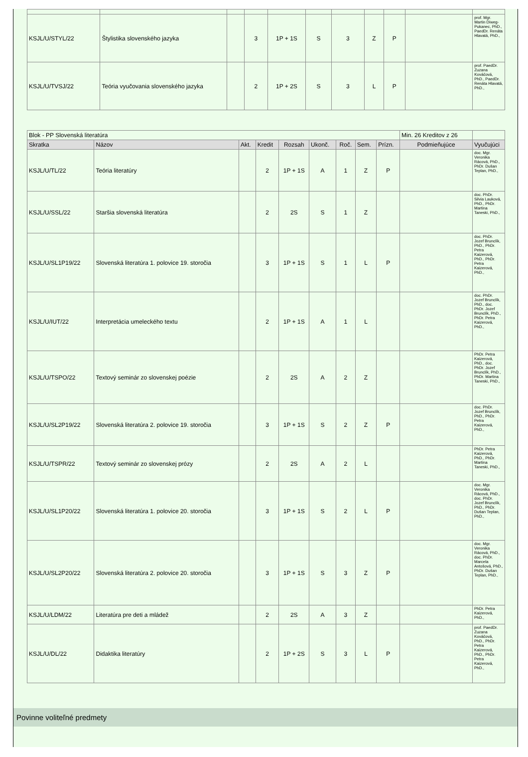| KSJL/U/STYL/22 | Štylistika slovenského jazyka | | 3 | 1P + 1S | S | 3 | Z | P | | prof. Mgr. Martin Diweg-Pukanec, PhD., PaedDr. Renáta Hlavatá, PhD., |
| KSJL/U/TVSJ/22 | Teória vyučovania slovenského jazyka | | 2 | 1P + 2S | S | 3 | L | P | | prof. PaedDr. Zuzana Kováčová, PhD., PaedDr. Renáta Hlavatá, PhD., |
| Blok - PP Slovenská literatúra | | | | | | | | | Min. 26 Kreditov z 26 | |
| Skratka | Názov | Akt. | Kredit | Rozsah | Ukonč. | Roč. | Sem. | Prízn. | Podmieňujúce | Vyučujúci |
| KSJL/U/TL/22 | Teória literatúry | | 2 | 1P + 1S | A | 1 | Z | P | | doc. Mgr. Veronika Rácová, PhD., PhDr. Dušan Teplan, PhD., |
| KSJL/U/SSL/22 | Staršia slovenská literatúra | | 2 | 2S | S | 1 | Z | | | doc. PhDr. Silvia Lauková, PhD., PhDr. Martina Taneski, PhD., |
| KSJL/U/SL1P19/22 | Slovenská literatúra 1. polovice 19. storočia | | 3 | 1P + 1S | S | 1 | L | P | | doc. PhDr. Jozef Brunclík, PhD., PhDr. Petra Kaizerová, PhD., PhDr. Petra Kaizerová, PhD., |
| KSJL/U/IUT/22 | Interpretácia umeleckého textu | | 2 | 1P + 1S | A | 1 | L | | | doc. PhDr. Jozef Brunclík, PhD., doc. PhDr. Jozef Brunclík, PhD., PhDr. Petra Kaizerová, PhD., |
| KSJL/U/TSPO/22 | Textový seminár zo slovenskej poézie | | 2 | 2S | A | 2 | Z | | | PhDr. Petra Kaizerová, PhD., doc. PhDr. Jozef Brunclík, PhD., PhDr. Martina Taneski, PhD., |
| KSJL/U/SL2P19/22 | Slovenská literatúra 2. polovice 19. storočia | | 3 | 1P + 1S | S | 2 | Z | P | | doc. PhDr. Jozef Brunclík, PhD., PhDr. Petra Kaizerová, PhD., |
| KSJL/U/TSPR/22 | Textový seminár zo slovenskej prózy | | 2 | 2S | A | 2 | L | | | PhDr. Petra Kaizerová, PhD., PhDr. Martina Taneski, PhD., |
| KSJL/U/SL1P20/22 | Slovenská literatúra 1. polovice 20. storočia | | 3 | 1P + 1S | S | 2 | L | P | | doc. Mgr. Veronika Rácová, PhD., doc. PhDr. Jozef Brunclík, PhD., PhDr. Dušan Teplan, PhD., |
| KSJL/U/SL2P20/22 | Slovenská literatúra 2. polovice 20. storočia | | 3 | 1P + 1S | S | 3 | Z | P | | doc. Mgr. Veronika Rácová, PhD., doc. PhDr. Marcela Antošová, PhD., PhDr. Dušan Teplan, PhD., |
| KSJL/U/LDM/22 | Literatúra pre deti a mládež | | 2 | 2S | A | 3 | Z | | | PhDr. Petra Kaizerová, PhD., |
| KSJL/U/DL/22 | Didaktika literatúry | | 2 | 1P + 2S | S | 3 | L | P | | prof. PaedDr. Zuzana Kováčová, PhD., PhDr. Petra Kaizerová, PhD., PhDr. Petra Kaizerová, PhD., |
Povinne voliteľné predmety